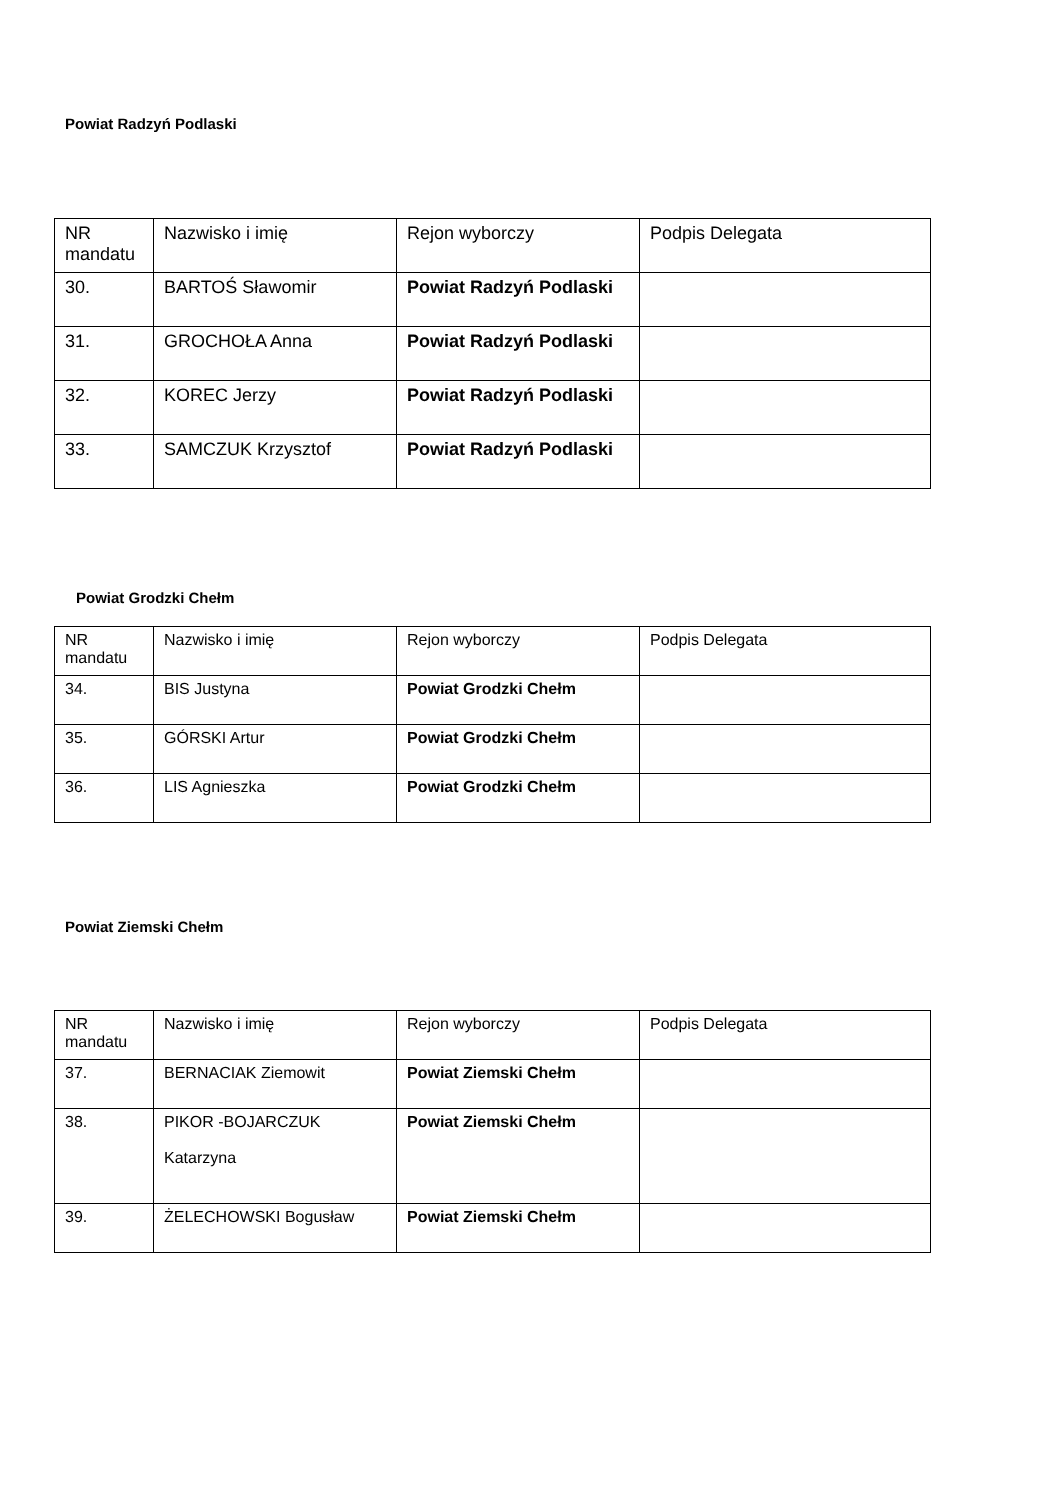Powiat Radzyń Podlaski
| NR mandatu | Nazwisko i imię | Rejon wyborczy | Podpis Delegata |
| 30. | BARTOŚ Sławomir | Powiat Radzyń Podlaski | |
| 31. | GROCHOŁA Anna | Powiat Radzyń Podlaski | |
| 32. | KOREC Jerzy | Powiat Radzyń Podlaski | |
| 33. | SAMCZUK Krzysztof | Powiat Radzyń Podlaski | |
Powiat Grodzki Chełm
| NR mandatu | Nazwisko i imię | Rejon wyborczy | Podpis Delegata |
| 34. | BIS Justyna | Powiat Grodzki Chełm | |
| 35. | GÓRSKI Artur | Powiat Grodzki Chełm | |
| 36. | LIS Agnieszka | Powiat Grodzki Chełm | |
Powiat Ziemski Chełm
| NR mandatu | Nazwisko i imię | Rejon wyborczy | Podpis Delegata |
| 37. | BERNACIAK Ziemowit | Powiat Ziemski Chełm | |
| 38. | PIKOR -BOJARCZUK Katarzyna | Powiat Ziemski Chełm | |
| 39. | ŻELECHOWSKI Bogusław | Powiat Ziemski Chełm | |